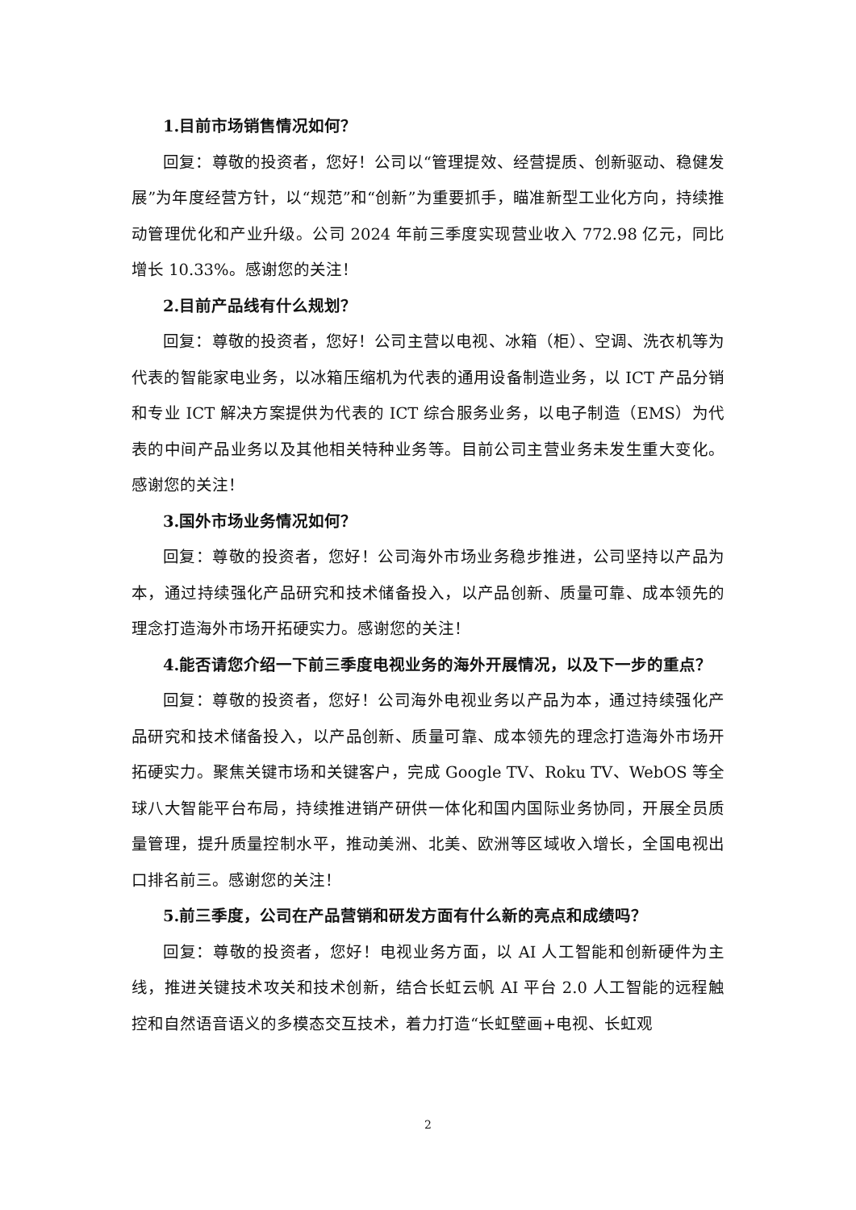1.目前市场销售情况如何？
回复：尊敬的投资者，您好！公司以“管理提效、经营提质、创新驱动、稳健发展”为年度经营方针，以“规范”和“创新”为重要抓手，瞄准新型工业化方向，持续推动管理优化和产业升级。公司 2024 年前三季度实现营业收入 772.98 亿元，同比增长 10.33%。感谢您的关注！
2.目前产品线有什么规划？
回复：尊敬的投资者，您好！公司主营以电视、冰箱（柜）、空调、洗衣机等为代表的智能家电业务，以冰箱压缩机为代表的通用设备制造业务，以 ICT 产品分销和专业 ICT 解决方案提供为代表的 ICT 综合服务业务，以电子制造（EMS）为代表的中间产品业务以及其他相关特种业务等。目前公司主营业务未发生重大变化。感谢您的关注！
3.国外市场业务情况如何？
回复：尊敬的投资者，您好！公司海外市场业务稳步推进，公司坚持以产品为本，通过持续强化产品研究和技术储备投入，以产品创新、质量可靠、成本领先的理念打造海外市场开拓硬实力。感谢您的关注！
4.能否请您介绍一下前三季度电视业务的海外开展情况，以及下一步的重点？
回复：尊敬的投资者，您好！公司海外电视业务以产品为本，通过持续强化产品研究和技术储备投入，以产品创新、质量可靠、成本领先的理念打造海外市场开拓硬实力。聚焦关键市场和关键客户，完成 Google TV、Roku TV、WebOS 等全球八大智能平台布局，持续推进销产研供一体化和国内国际业务协同，开展全员质量管理，提升质量控制水平，推动美洲、北美、欧洲等区域收入增长，全国电视出口排名前三。感谢您的关注！
5.前三季度，公司在产品营销和研发方面有什么新的亮点和成绩吗？
回复：尊敬的投资者，您好！电视业务方面，以 AI 人工智能和创新硬件为主线，推进关键技术攻关和技术创新，结合长虹云帆 AI 平台 2.0 人工智能的远程触控和自然语音语义的多模态交互技术，着力打造“长虹壁画+电视、长虹观
2